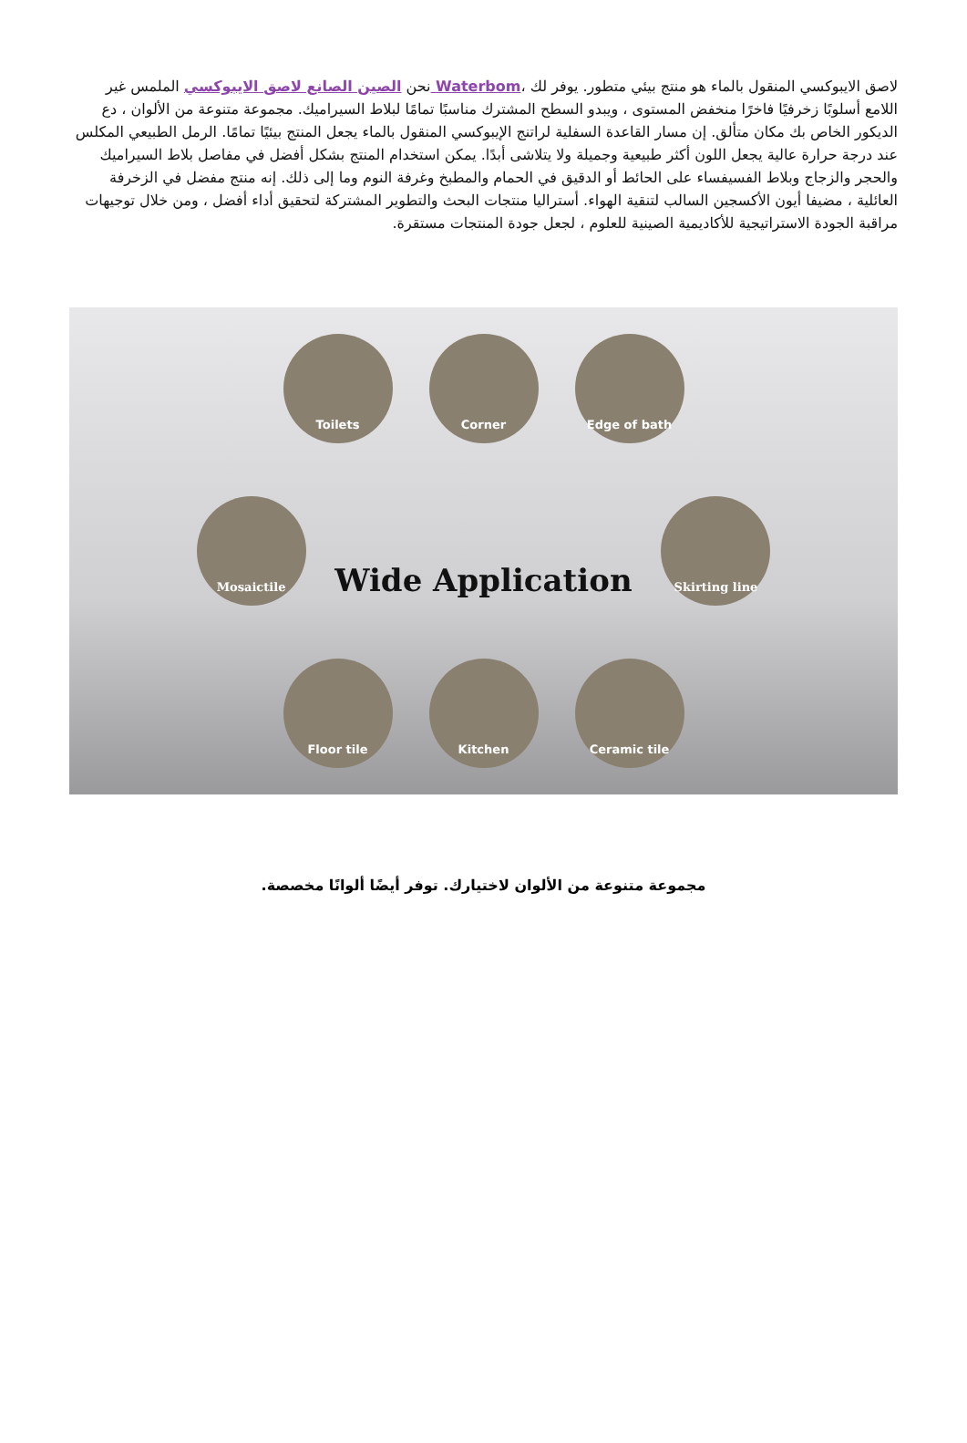لاصق الايبوكسي المنقول بالماء هو منتج بيئي متطور. يوفر لك ،Waterbom نحن الصين الصانع لاصق الايبوكسي الملمس غير اللامع أسلوبًا زخرفيًا فاخرًا منخفض المستوى ، ويبدو السطح المشترك مناسبًا تمامًا لبلاط السيراميك. مجموعة متنوعة من الألوان ، دع الديكور الخاص بك مكان متألق. إن مسار القاعدة السفلية لراتنج الإيبوكسي المنقول بالماء يجعل المنتج بيئيًا تمامًا. الرمل الطبيعي المكلس عند درجة حرارة عالية يجعل اللون أكثر طبيعية وجميلة ولا يتلاشى أبدًا. يمكن استخدام المنتج بشكل أفضل في مفاصل بلاط السيراميك والحجر والزجاج وبلاط الفسيفساء على الحائط أو الدقيق في الحمام والمطبخ وغرفة النوم وما إلى ذلك. إنه منتج مفضل في الزخرفة العائلية ، مضيفا أيون الأكسجين السالب لتنقية الهواء. أستراليا منتجات البحث والتطوير المشتركة لتحقيق أداء أفضل ، ومن خلال توجيهات مراقبة الجودة الاستراتيجية للأكاديمية الصينية للعلوم ، لجعل جودة المنتجات مستقرة.
Toilets Corner Edge of bath
Mosaictile Wide Application Skirting line
Floor tile Kitchen Ceramic tile
مجموعة متنوعة من الألوان لاختيارك. توفر أيضًا ألوانًا مخصصة.